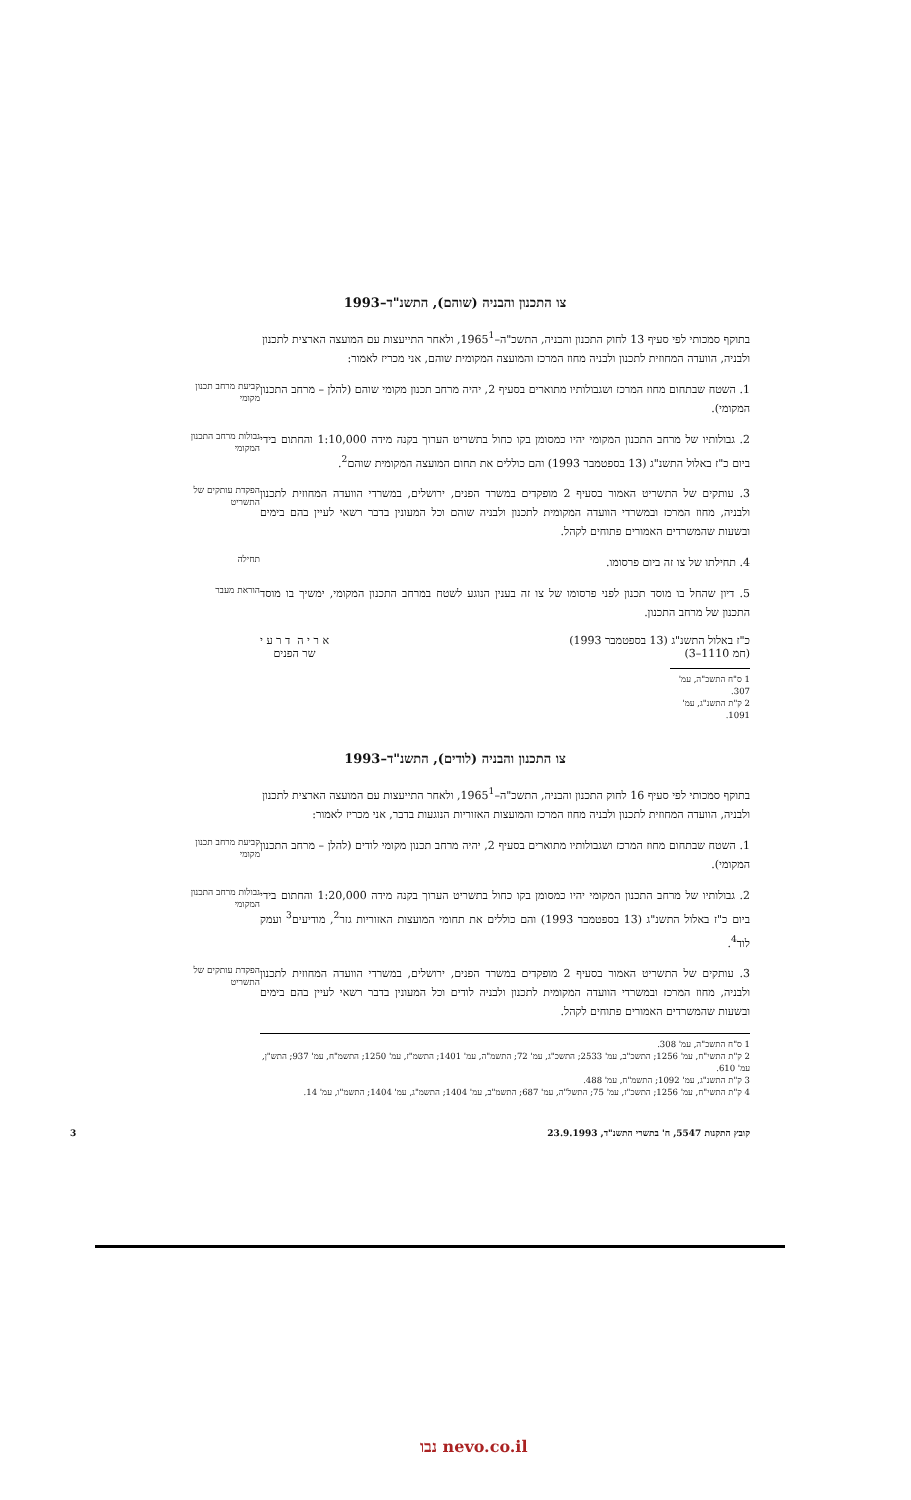צו התכנון והבניה (שוהם), התשנ"ד–1993
בתוקף סמכותי לפי סעיף 13 לחוק התכנון והבניה, התשכ"ה–1965<sup>1</sup>, ולאחר התייעצות עם המועצה הארצית לתכנון ולבניה, הוועדה המחוזית לתכנון ולבניה מחוז המרכז והמועצה המקומית שוהם, אני מכריז לאמור:
1. השטח שבתחום מחוז המרכז ושגבולותיו מתוארים בסעיף 2, יהיה מרחב תכנון מקומי שוהם (להלן – מרחב התכנון המקומי).
קביעת מרחב תכנון מקומי
2. גבולותיו של מרחב התכנון המקומי יהיו כמסומן בקו כחול בתשריט הערוך בקנה מידה 1:10,000 והחתום בידי ביום כ"ז באלול התשנ"ג (13 בספטמבר 1993) והם כוללים את תחום המועצה המקומית שוהם<sup>2</sup>.
גבולות מרחב התכנון המקומי
3. עותקים של התשריט האמור בסעיף 2 מופקדים במשרד הפנים, ירושלים, במשרדי הוועדה המחוזית לתכנון ולבניה, מחוז המרכז ובמשרדי הוועדה המקומית לתכנון ולבניה שוהם וכל המעונין בדבר רשאי לעיין בהם בימים ובשעות שהמשרדים האמורים פתוחים לקהל.
הפקדת עותקים של התשריט
4. תחילתו של צו זה ביום פרסומו.
תחילה
5. דיון שהחל בו מוסד תכנון לפני פרסומו של צו זה בענין הנוגע לשטח במרחב התכנון המקומי, ימשיך בו מוסד התכנון של מרחב התכנון.
הוראת מעבר
כ"ז באלול התשנ"ג (13 בספטמבר 1993)
(חמ 1110–3)
א ר י ה ד ר ע י
שר הפנים
1 ס"ח התשכ"ה, עמ' 307.
2 ק"ת התשנ"ג, עמ' 1091.
צו התכנון והבניה (לודים), התשנ"ד–1993
בתוקף סמכותי לפי סעיף 16 לחוק התכנון והבניה, התשכ"ה–1965<sup>1</sup>, ולאחר התייעצות עם המועצה הארצית לתכנון ולבניה, הוועדה המחוזית לתכנון ולבניה מחוז המרכז והמועצות האזוריות הנוגעות בדבר, אני מכריז לאמור:
1. השטח שבתחום מחוז המרכז ושגבולותיו מתוארים בסעיף 2, יהיה מרחב תכנון מקומי לודים (להלן – מרחב התכנון המקומי).
קביעת מרחב תכנון מקומי
2. גבולותיו של מרחב התכנון המקומי יהיו כמסומן בקו כחול בתשריט הערוך בקנה מידה 1:20,000 והחתום בידי ביום כ"ז באלול התשנ"ג (13 בספטמבר 1993) והם כוללים את תחומי המועצות האזוריות גזר<sup>2</sup>, מודיעים<sup>3</sup> ועמק לוד<sup>4</sup>.
גבולות מרחב התכנון המקומי
3. עותקים של התשריט האמור בסעיף 2 מופקדים במשרד הפנים, ירושלים, במשרדי הוועדה המחוזית לתכנון ולבניה, מחוז המרכז ובמשרדי הוועדה המקומית לתכנון ולבניה לודים וכל המעונין בדבר רשאי לעיין בהם בימים ובשעות שהמשרדים האמורים פתוחים לקהל.
הפקדת עותקים של התשריט
1 ס"ח התשכ"ה, עמ' 308.
2 ק"ת התשי"ח, עמ' 1256; התשכ"ב, עמ' 2533; התשכ"ג, עמ' 72; התשמ"ה, עמ' 1401; התשמ"ז, עמ' 1250; התשמ"ח, עמ' 937; התש"ן, עמ' 610.
3 ק"ת התשנ"ג, עמ' 1092; התשמ"ח, עמ' 488.
4 ק"ת התשי"ח, עמ' 1256; התשכ"ז, עמ' 75; התשל"ה, עמ' 687; התשמ"ב, עמ' 1404; התשמ"ג, עמ' 1404; התשמ"ו, עמ' 14.
קובץ התקנות 5547, ח' בתשרי התשנ"ד, 23.9.1993
3
נבו nevo.co.il